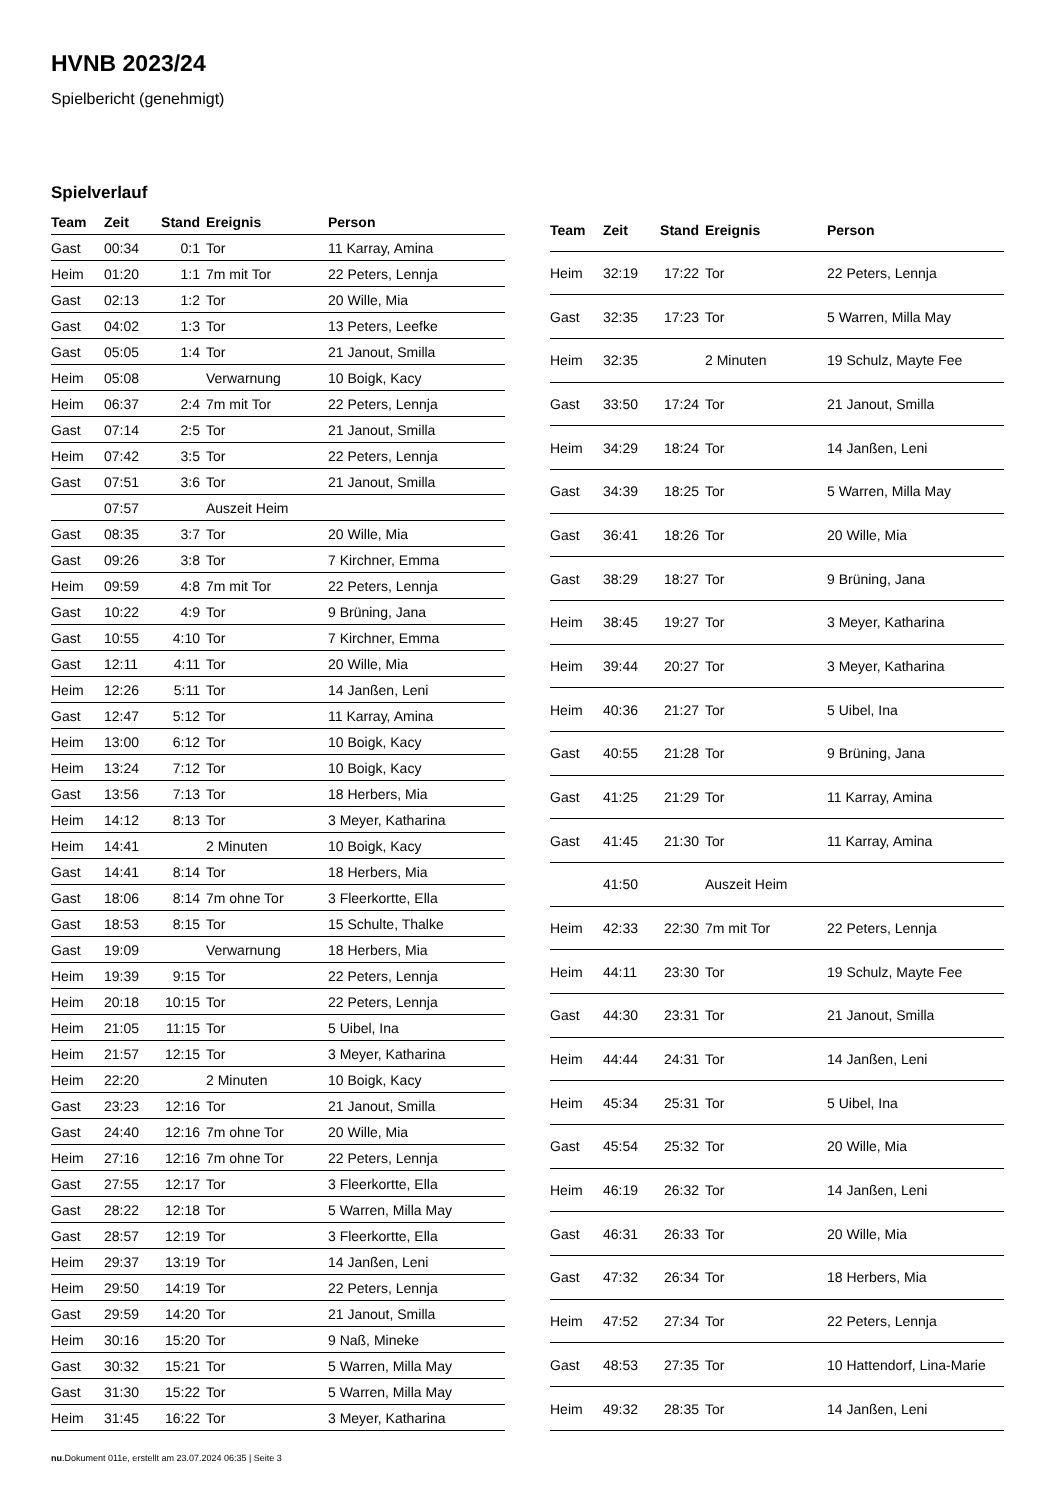HVNB 2023/24
Spielbericht (genehmigt)
Spielverlauf
| Team | Zeit | Stand | Ereignis | Person |
| --- | --- | --- | --- | --- |
| Gast | 00:34 | 0:1 | Tor | 11 Karray, Amina |
| Heim | 01:20 | 1:1 | 7m mit Tor | 22 Peters, Lennja |
| Gast | 02:13 | 1:2 | Tor | 20 Wille, Mia |
| Gast | 04:02 | 1:3 | Tor | 13 Peters, Leefke |
| Gast | 05:05 | 1:4 | Tor | 21 Janout, Smilla |
| Heim | 05:08 | | Verwarnung | 10 Boigk, Kacy |
| Heim | 06:37 | 2:4 | 7m mit Tor | 22 Peters, Lennja |
| Gast | 07:14 | 2:5 | Tor | 21 Janout, Smilla |
| Heim | 07:42 | 3:5 | Tor | 22 Peters, Lennja |
| Gast | 07:51 | 3:6 | Tor | 21 Janout, Smilla |
| | 07:57 | | Auszeit Heim | |
| Gast | 08:35 | 3:7 | Tor | 20 Wille, Mia |
| Gast | 09:26 | 3:8 | Tor | 7 Kirchner, Emma |
| Heim | 09:59 | 4:8 | 7m mit Tor | 22 Peters, Lennja |
| Gast | 10:22 | 4:9 | Tor | 9 Brüning, Jana |
| Gast | 10:55 | 4:10 | Tor | 7 Kirchner, Emma |
| Gast | 12:11 | 4:11 | Tor | 20 Wille, Mia |
| Heim | 12:26 | 5:11 | Tor | 14 Janßen, Leni |
| Gast | 12:47 | 5:12 | Tor | 11 Karray, Amina |
| Heim | 13:00 | 6:12 | Tor | 10 Boigk, Kacy |
| Heim | 13:24 | 7:12 | Tor | 10 Boigk, Kacy |
| Gast | 13:56 | 7:13 | Tor | 18 Herbers, Mia |
| Heim | 14:12 | 8:13 | Tor | 3 Meyer, Katharina |
| Heim | 14:41 | | 2 Minuten | 10 Boigk, Kacy |
| Gast | 14:41 | 8:14 | Tor | 18 Herbers, Mia |
| Gast | 18:06 | 8:14 | 7m ohne Tor | 3 Fleerkortte, Ella |
| Gast | 18:53 | 8:15 | Tor | 15 Schulte, Thalke |
| Gast | 19:09 | | Verwarnung | 18 Herbers, Mia |
| Heim | 19:39 | 9:15 | Tor | 22 Peters, Lennja |
| Heim | 20:18 | 10:15 | Tor | 22 Peters, Lennja |
| Heim | 21:05 | 11:15 | Tor | 5 Uibel, Ina |
| Heim | 21:57 | 12:15 | Tor | 3 Meyer, Katharina |
| Heim | 22:20 | | 2 Minuten | 10 Boigk, Kacy |
| Gast | 23:23 | 12:16 | Tor | 21 Janout, Smilla |
| Gast | 24:40 | 12:16 | 7m ohne Tor | 20 Wille, Mia |
| Heim | 27:16 | 12:16 | 7m ohne Tor | 22 Peters, Lennja |
| Gast | 27:55 | 12:17 | Tor | 3 Fleerkortte, Ella |
| Gast | 28:22 | 12:18 | Tor | 5 Warren, Milla May |
| Gast | 28:57 | 12:19 | Tor | 3 Fleerkortte, Ella |
| Heim | 29:37 | 13:19 | Tor | 14 Janßen, Leni |
| Heim | 29:50 | 14:19 | Tor | 22 Peters, Lennja |
| Gast | 29:59 | 14:20 | Tor | 21 Janout, Smilla |
| Heim | 30:16 | 15:20 | Tor | 9 Naß, Mineke |
| Gast | 30:32 | 15:21 | Tor | 5 Warren, Milla May |
| Gast | 31:30 | 15:22 | Tor | 5 Warren, Milla May |
| Heim | 31:45 | 16:22 | Tor | 3 Meyer, Katharina |
| Team | Zeit | Stand | Ereignis | Person |
| --- | --- | --- | --- | --- |
| Heim | 32:19 | 17:22 | Tor | 22 Peters, Lennja |
| Gast | 32:35 | 17:23 | Tor | 5 Warren, Milla May |
| Heim | 32:35 | | 2 Minuten | 19 Schulz, Mayte Fee |
| Gast | 33:50 | 17:24 | Tor | 21 Janout, Smilla |
| Heim | 34:29 | 18:24 | Tor | 14 Janßen, Leni |
| Gast | 34:39 | 18:25 | Tor | 5 Warren, Milla May |
| Gast | 36:41 | 18:26 | Tor | 20 Wille, Mia |
| Gast | 38:29 | 18:27 | Tor | 9 Brüning, Jana |
| Heim | 38:45 | 19:27 | Tor | 3 Meyer, Katharina |
| Heim | 39:44 | 20:27 | Tor | 3 Meyer, Katharina |
| Heim | 40:36 | 21:27 | Tor | 5 Uibel, Ina |
| Gast | 40:55 | 21:28 | Tor | 9 Brüning, Jana |
| Gast | 41:25 | 21:29 | Tor | 11 Karray, Amina |
| Gast | 41:45 | 21:30 | Tor | 11 Karray, Amina |
| | 41:50 | | Auszeit Heim | |
| Heim | 42:33 | 22:30 | 7m mit Tor | 22 Peters, Lennja |
| Heim | 44:11 | 23:30 | Tor | 19 Schulz, Mayte Fee |
| Gast | 44:30 | 23:31 | Tor | 21 Janout, Smilla |
| Heim | 44:44 | 24:31 | Tor | 14 Janßen, Leni |
| Heim | 45:34 | 25:31 | Tor | 5 Uibel, Ina |
| Gast | 45:54 | 25:32 | Tor | 20 Wille, Mia |
| Heim | 46:19 | 26:32 | Tor | 14 Janßen, Leni |
| Gast | 46:31 | 26:33 | Tor | 20 Wille, Mia |
| Gast | 47:32 | 26:34 | Tor | 18 Herbers, Mia |
| Heim | 47:52 | 27:34 | Tor | 22 Peters, Lennja |
| Gast | 48:53 | 27:35 | Tor | 10 Hattendorf, Lina-Marie |
| Heim | 49:32 | 28:35 | Tor | 14 Janßen, Leni |
nu.Dokument 011e, erstellt am 23.07.2024 06:35 | Seite 3